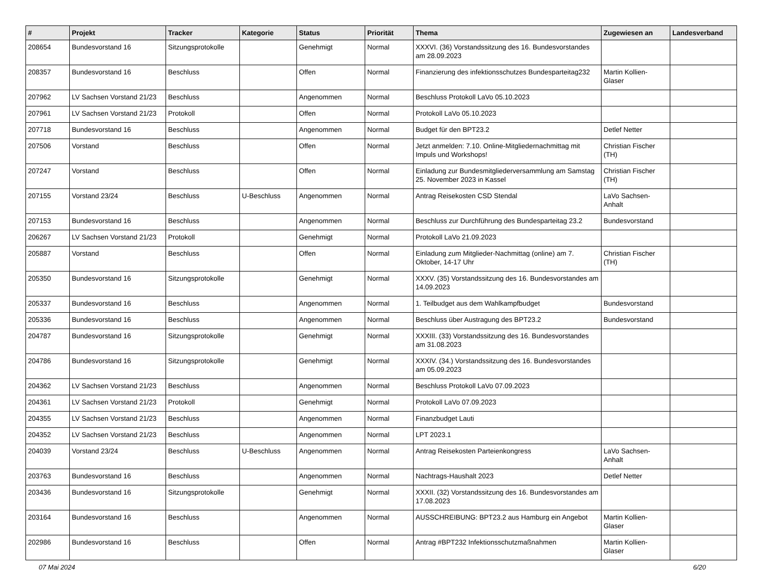| # | Projekt | Tracker | Kategorie | Status | Priorität | Thema | Zugewiesen an | Landesverband |
| --- | --- | --- | --- | --- | --- | --- | --- | --- |
| 208654 | Bundesvorstand 16 | Sitzungsprotokolle | | Genehmigt | Normal | XXXVI. (36) Vorstandssitzung des 16. Bundesvorstandes am 28.09.2023 | | |
| 208357 | Bundesvorstand 16 | Beschluss | | Offen | Normal | Finanzierung des infektionsschutzes Bundesparteitag232 | Martin Kollien-Glaser | |
| 207962 | LV Sachsen Vorstand 21/23 | Beschluss | | Angenommen | Normal | Beschluss Protokoll LaVo 05.10.2023 | | |
| 207961 | LV Sachsen Vorstand 21/23 | Protokoll | | Offen | Normal | Protokoll LaVo 05.10.2023 | | |
| 207718 | Bundesvorstand 16 | Beschluss | | Angenommen | Normal | Budget für den BPT23.2 | Detlef Netter | |
| 207506 | Vorstand | Beschluss | | Offen | Normal | Jetzt anmelden: 7.10. Online-Mitgliedernachmittag mit Impuls und Workshops! | Christian Fischer (TH) | |
| 207247 | Vorstand | Beschluss | | Offen | Normal | Einladung zur Bundesmitgliederversammlung am Samstag 25. November 2023 in Kassel | Christian Fischer (TH) | |
| 207155 | Vorstand 23/24 | Beschluss | U-Beschluss | Angenommen | Normal | Antrag Reisekosten CSD Stendal | LaVo Sachsen-Anhalt | |
| 207153 | Bundesvorstand 16 | Beschluss | | Angenommen | Normal | Beschluss zur Durchführung des Bundesparteitag 23.2 | Bundesvorstand | |
| 206267 | LV Sachsen Vorstand 21/23 | Protokoll | | Genehmigt | Normal | Protokoll LaVo 21.09.2023 | | |
| 205887 | Vorstand | Beschluss | | Offen | Normal | Einladung zum Mitglieder-Nachmittag (online) am 7. Oktober, 14-17 Uhr | Christian Fischer (TH) | |
| 205350 | Bundesvorstand 16 | Sitzungsprotokolle | | Genehmigt | Normal | XXXV. (35) Vorstandssitzung des 16. Bundesvorstandes am 14.09.2023 | | |
| 205337 | Bundesvorstand 16 | Beschluss | | Angenommen | Normal | 1. Teilbudget aus dem Wahlkampfbudget | Bundesvorstand | |
| 205336 | Bundesvorstand 16 | Beschluss | | Angenommen | Normal | Beschluss über Austragung des BPT23.2 | Bundesvorstand | |
| 204787 | Bundesvorstand 16 | Sitzungsprotokolle | | Genehmigt | Normal | XXXIII. (33) Vorstandssitzung des 16. Bundesvorstandes am 31.08.2023 | | |
| 204786 | Bundesvorstand 16 | Sitzungsprotokolle | | Genehmigt | Normal | XXXIV. (34.) Vorstandssitzung des 16. Bundesvorstandes am 05.09.2023 | | |
| 204362 | LV Sachsen Vorstand 21/23 | Beschluss | | Angenommen | Normal | Beschluss Protokoll LaVo 07.09.2023 | | |
| 204361 | LV Sachsen Vorstand 21/23 | Protokoll | | Genehmigt | Normal | Protokoll LaVo 07.09.2023 | | |
| 204355 | LV Sachsen Vorstand 21/23 | Beschluss | | Angenommen | Normal | Finanzbudget Lauti | | |
| 204352 | LV Sachsen Vorstand 21/23 | Beschluss | | Angenommen | Normal | LPT 2023.1 | | |
| 204039 | Vorstand 23/24 | Beschluss | U-Beschluss | Angenommen | Normal | Antrag Reisekosten Parteienkongress | LaVo Sachsen-Anhalt | |
| 203763 | Bundesvorstand 16 | Beschluss | | Angenommen | Normal | Nachtrags-Haushalt 2023 | Detlef Netter | |
| 203436 | Bundesvorstand 16 | Sitzungsprotokolle | | Genehmigt | Normal | XXXII. (32) Vorstandssitzung des 16. Bundesvorstandes am 17.08.2023 | | |
| 203164 | Bundesvorstand 16 | Beschluss | | Angenommen | Normal | AUSSCHREIBUNG: BPT23.2 aus Hamburg ein Angebot | Martin Kollien-Glaser | |
| 202986 | Bundesvorstand 16 | Beschluss | | Offen | Normal | Antrag #BPT232 Infektionsschutzmaßnahmen | Martin Kollien-Glaser | |
07 Mai 2024 6/20